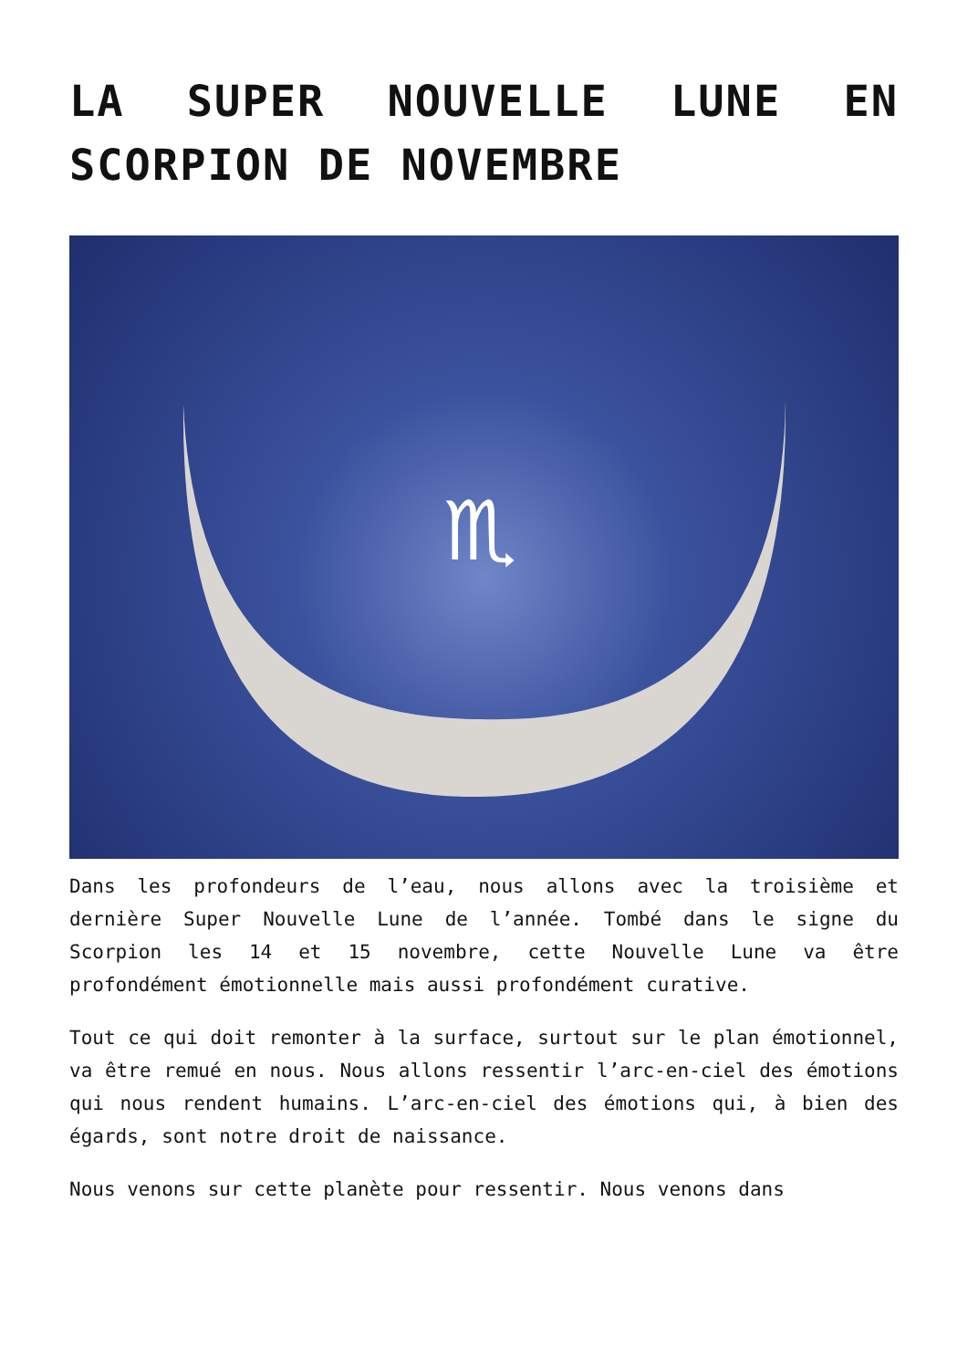LA SUPER NOUVELLE LUNE EN SCORPION DE NOVEMBRE
♏
Dans les profondeurs de l’eau, nous allons avec la troisième et dernière Super Nouvelle Lune de l’année. Tombé dans le signe du Scorpion les 14 et 15 novembre, cette Nouvelle Lune va être profondément émotionnelle mais aussi profondément curative.
Tout ce qui doit remonter à la surface, surtout sur le plan émotionnel, va être remué en nous. Nous allons ressentir l’arc-en-ciel des émotions qui nous rendent humains. L’arc-en-ciel des émotions qui, à bien des égards, sont notre droit de naissance.
Nous venons sur cette planète pour ressentir. Nous venons dans